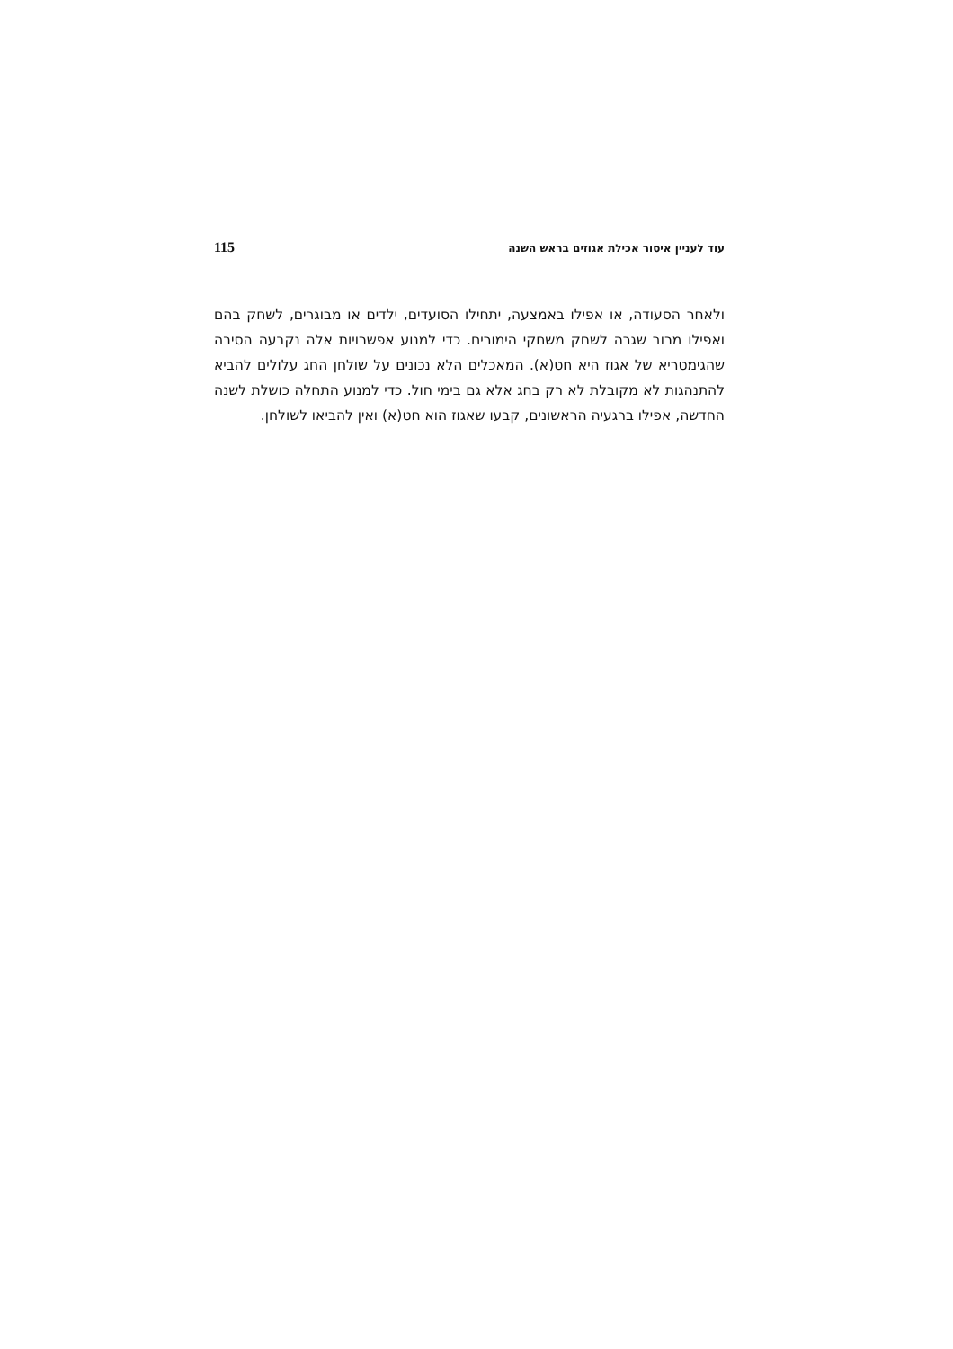115 עוד לעניין איסור אכילת אגוזים בראש השנה
ולאחר הסעודה, או אפילו באמצעה, יתחילו הסועדים, ילדים או מבוגרים, לשחק בהם ואפילו מרוב שגרה לשחק משחקי הימורים. כדי למנוע אפשרויות אלה נקבעה הסיבה שהגימטריא של אגוז היא חט(א). המאכלים הלא נכונים על שולחן החג עלולים להביא להתנהגות לא מקובלת לא רק בחג אלא גם בימי חול. כדי למנוע התחלה כושלת לשנה החדשה, אפילו ברגעיה הראשונים, קבעו שאגוז הוא חט(א) ואין להביאו לשולחן.